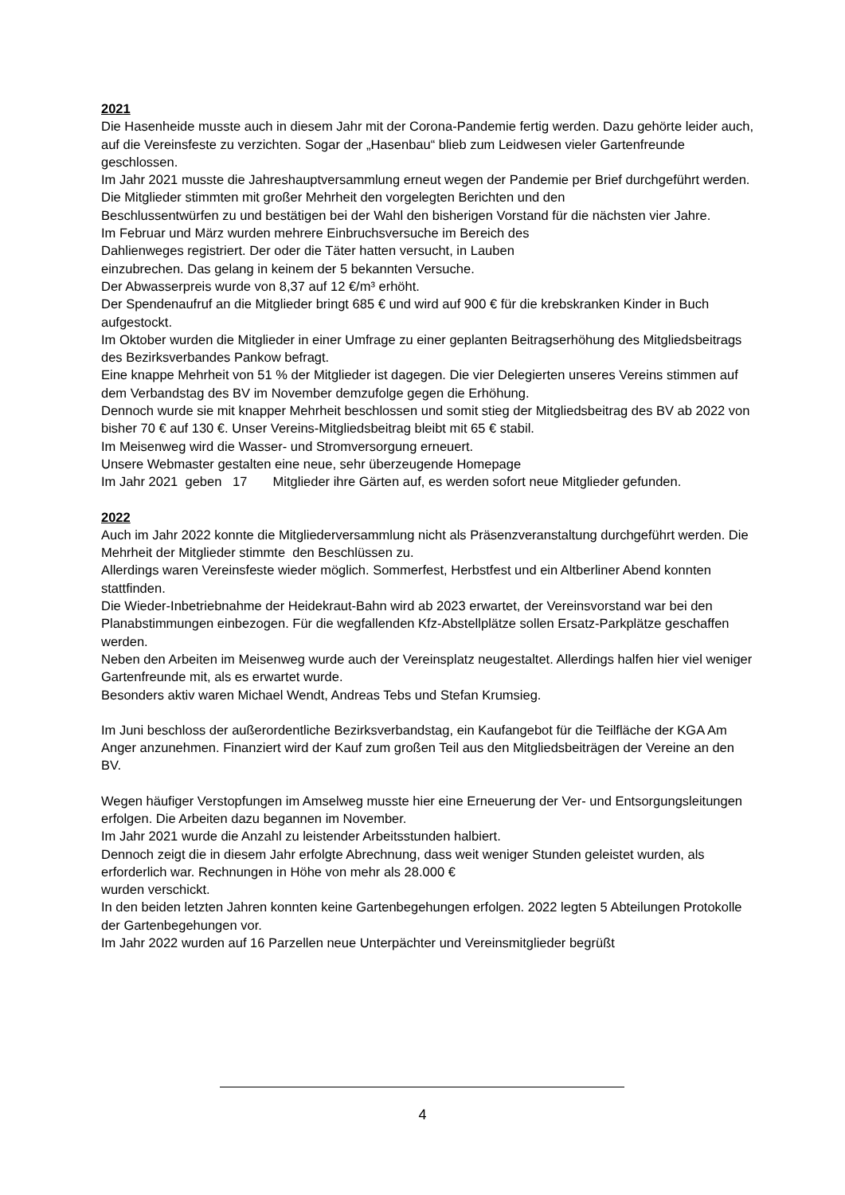2021
Die Hasenheide musste auch in diesem Jahr mit der Corona-Pandemie fertig werden. Dazu gehörte leider auch, auf die Vereinsfeste zu verzichten. Sogar der „Hasenbau“ blieb zum Leidwesen vieler Gartenfreunde geschlossen.
Im Jahr 2021 musste die Jahreshauptversammlung erneut wegen der Pandemie per Brief durchgeführt werden.
Die Mitglieder stimmten mit großer Mehrheit den vorgelegten Berichten und den
Beschlussentwürfen zu und bestätigen bei der Wahl den bisherigen Vorstand für die nächsten vier Jahre.
Im Februar und März wurden mehrere Einbruchsversuche im Bereich des
Dahlienweges registriert. Der oder die Täter hatten versucht, in Lauben
einzubrechen. Das gelang in keinem der 5 bekannten Versuche.
Der Abwasserpreis wurde von 8,37 auf 12 €/m³ erhöht.
Der Spendenaufruf an die Mitglieder bringt 685 € und wird auf 900 € für die krebskranken Kinder in Buch aufgestockt.
Im Oktober wurden die Mitglieder in einer Umfrage zu einer geplanten Beitragserhöhung des Mitgliedsbeitrags des Bezirksverbandes Pankow befragt.
Eine knappe Mehrheit von 51 % der Mitglieder ist dagegen. Die vier Delegierten unseres Vereins stimmen auf dem Verbandstag des BV im November demzufolge gegen die Erhöhung.
Dennoch wurde sie mit knapper Mehrheit beschlossen und somit stieg der Mitgliedsbeitrag des BV ab 2022 von bisher 70 € auf 130 €. Unser Vereins-Mitgliedsbeitrag bleibt mit 65 € stabil.
Im Meisenweg wird die Wasser- und Stromversorgung erneuert.
Unsere Webmaster gestalten eine neue, sehr überzeugende Homepage
Im Jahr 2021 geben 17 Mitglieder ihre Gärten auf, es werden sofort neue Mitglieder gefunden.
2022
Auch im Jahr 2022 konnte die Mitgliederversammlung nicht als Präsenzveranstaltung durchgeführt werden. Die Mehrheit der Mitglieder stimmte den Beschlüssen zu.
Allerdings waren Vereinsfeste wieder möglich. Sommerfest, Herbstfest und ein Altberliner Abend konnten stattfinden.
Die Wieder-Inbetriebnahme der Heidekraut-Bahn wird ab 2023 erwartet, der Vereinsvorstand war bei den Planabstimmungen einbezogen. Für die wegfallenden Kfz-Abstellplätze sollen Ersatz-Parkplätze geschaffen werden.
Neben den Arbeiten im Meisenweg wurde auch der Vereinsplatz neugestaltet. Allerdings halfen hier viel weniger Gartenfreunde mit, als es erwartet wurde.
Besonders aktiv waren Michael Wendt, Andreas Tebs und Stefan Krumsieg.
Im Juni beschloss der außerordentliche Bezirksverbandstag, ein Kaufangebot für die Teilfläche der KGA Am Anger anzunehmen. Finanziert wird der Kauf zum großen Teil aus den Mitgliedsbeiträgen der Vereine an den BV.
Wegen häufiger Verstopfungen im Amselweg musste hier eine Erneuerung der Ver- und Entsorgungsleitungen erfolgen. Die Arbeiten dazu begannen im November.
Im Jahr 2021 wurde die Anzahl zu leistender Arbeitsstunden halbiert.
Dennoch zeigt die in diesem Jahr erfolgte Abrechnung, dass weit weniger Stunden geleistet wurden, als erforderlich war. Rechnungen in Höhe von mehr als 28.000 €
wurden verschickt.
In den beiden letzten Jahren konnten keine Gartenbegehungen erfolgen. 2022 legten 5 Abteilungen Protokolle der Gartenbegehungen vor.
Im Jahr 2022 wurden auf 16 Parzellen neue Unterpächter und Vereinsmitglieder begrüßt
4